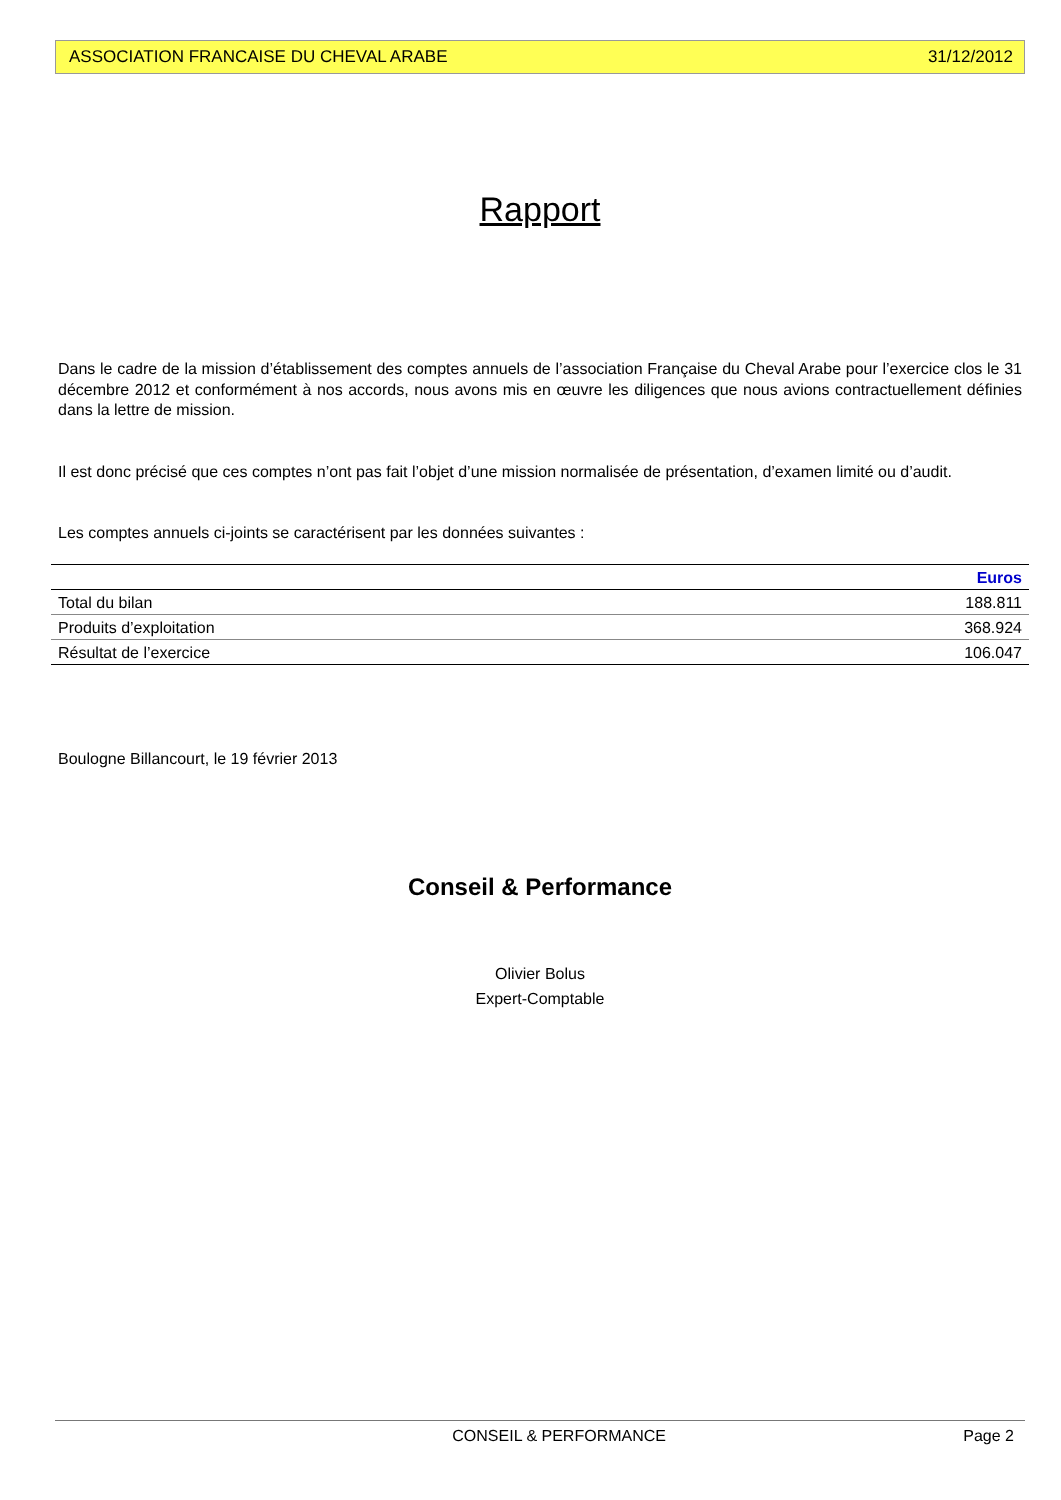ASSOCIATION FRANCAISE DU CHEVAL ARABE 31/12/2012
Rapport
Dans le cadre de la mission d’établissement des comptes annuels de l’association Française du Cheval Arabe pour l’exercice clos le 31 décembre 2012 et conformément à nos accords, nous avons mis en œuvre les diligences que nous avions contractuellement définies dans la lettre de mission.
Il est donc précisé que ces comptes n’ont pas fait l’objet d’une mission normalisée de présentation, d’examen limité ou d’audit.
Les comptes annuels ci-joints se caractérisent par les données suivantes :
| | Euros |
| --- | --- |
| Total du bilan | 188.811 |
| Produits d’exploitation | 368.924 |
| Résultat de l’exercice | 106.047 |
Boulogne Billancourt, le 19 février 2013
Conseil & Performance
Olivier Bolus
Expert-Comptable
CONSEIL & PERFORMANCE Page 2